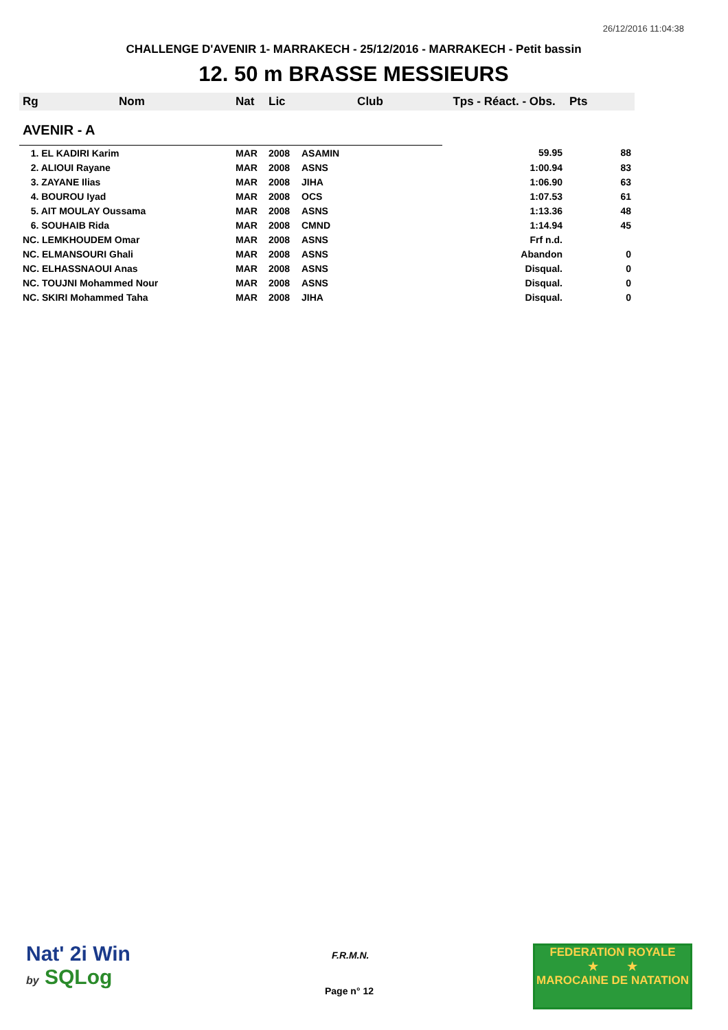26/12/2016 11:04:38
CHALLENGE D'AVENIR 1- MARRAKECH - 25/12/2016 - MARRAKECH - Petit bassin
12. 50 m BRASSE MESSIEURS
| Rg | Nom | Nat | Lic | Club | Tps - Réact. - Obs. | Pts |
| --- | --- | --- | --- | --- | --- | --- |
| AVENIR - A | | | | | | |
| 1. EL KADIRI Karim | | MAR | 2008 | ASAMIN | 59.95 | 88 |
| 2. ALIOUI Rayane | | MAR | 2008 | ASNS | 1:00.94 | 83 |
| 3. ZAYANE Ilias | | MAR | 2008 | JIHA | 1:06.90 | 63 |
| 4. BOUROU Iyad | | MAR | 2008 | OCS | 1:07.53 | 61 |
| 5. AIT MOULAY Oussama | | MAR | 2008 | ASNS | 1:13.36 | 48 |
| 6. SOUHAIB Rida | | MAR | 2008 | CMND | 1:14.94 | 45 |
| NC. LEMKHOUDEM Omar | | MAR | 2008 | ASNS | Frf n.d. | |
| NC. ELMANSOURI Ghali | | MAR | 2008 | ASNS | Abandon | 0 |
| NC. ELHASSNAOUI Anas | | MAR | 2008 | ASNS | Disqual. | 0 |
| NC. TOUJNI Mohammed Nour | | MAR | 2008 | ASNS | Disqual. | 0 |
| NC. SKIRI Mohammed Taha | | MAR | 2008 | JIHA | Disqual. | 0 |
Nat' 2i Win
by SQLog
F.R.M.N.
Page n° 12
FEDERATION ROYALE
★ ★
MAROCAINE DE NATATION